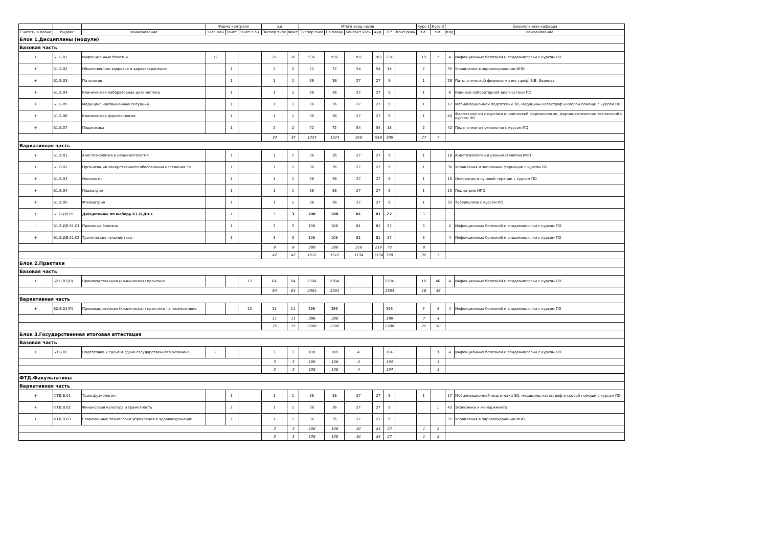| | | | Форма контроля | | | з.е. | | Итого акад.часов | | | | | | Курс 1 | Курс 2 | Закрепленная кафедра | |
| --- | --- | --- | --- | --- | --- | --- | --- | --- | --- | --- | --- | --- | --- | --- | --- | --- | --- |
| Считать в плане | Индекс | Наименование | Экза мен | Зачет | Зачет с оц. | Экспер тное | Факт | Экспер тное | По плану | Контакт часы | Ауд. | СР | Конт роль | з.е. | з.е. | Код | Наименование |
| Блок 1.Дисциплины (модули) | | | | | | | | | | | | | | | | | |
| Базовая часть | | | | | | | | | | | | | | | | | |
| + | Б1.Б.01 | Инфекционные болезни | 12 | | | 26 | 26 | 936 | 936 | 702 | 702 | 234 | | 19 | 7 | 4 | Инфекционных болезней и эпидемиологии с курсом ПО |
| + | Б1.Б.02 | Общественное здоровье и здравоохранение | | 1 | | 2 | 2 | 72 | 72 | 54 | 54 | 18 | | 2 | | 35 | Управления в здравоохранении ИПО |
| + | Б1.Б.03 | Патология | | 1 | | 1 | 1 | 36 | 36 | 27 | 27 | 9 | | 1 | | 29 | Патологической физиологии им. проф. В.В. Иванова |
| + | Б1.Б.04 | Клиническая лабораторная диагностика | | 1 | | 1 | 1 | 36 | 36 | 27 | 27 | 9 | | 1 | | 6 | Клинико-лабораторной диагностики ПО |
| + | Б1.Б.05 | Медицина чрезвычайных ситуаций | | 1 | | 1 | 1 | 36 | 36 | 27 | 27 | 9 | | 1 | | 17 | Мобилизационной подготовки ЗО, медицины катастроф и скорой помощи с курсом ПО |
| + | Б1.Б.06 | Клиническая фармакология | | 1 | | 1 | 1 | 36 | 36 | 27 | 27 | 9 | | 1 | | 40 | Фармакологии с курсами клинической фармакологии, фармацевтических технологий и курсом ПО |
| + | Б1.Б.07 | Педагогика | | 1 | | 2 | 2 | 72 | 72 | 54 | 54 | 18 | | 2 | | 42 | Педагогики и психологии с курсом ПО |
| | | | | | | 34 | 34 | 1224 | 1224 | 918 | 918 | 306 | | 27 | 7 | | |
| Вариативная часть | | | | | | | | | | | | | | | | | |
| + | Б1.В.01 | Анестезиология и реаниматология | | 1 | | 1 | 1 | 36 | 36 | 27 | 27 | 9 | | 1 | | 18 | Анестезиологии и реаниматологии ИПО |
| + | Б1.В.02 | Организация лекарственного обеспечения населения РФ | | 1 | | 1 | 1 | 36 | 36 | 27 | 27 | 9 | | 1 | | 36 | Управления и экономики фармации с курсом ПО |
| + | Б1.В.03 | Онкология | | 1 | | 1 | 1 | 36 | 36 | 27 | 27 | 9 | | 1 | | 10 | Онкологии и лучевой терапии с курсом ПО |
| + | Б1.В.04 | Педиатрия | | 1 | | 1 | 1 | 36 | 36 | 27 | 27 | 9 | | 1 | | 15 | Педиатрии ИПО |
| + | Б1.В.05 | Фтизиатрия | | 1 | | 1 | 1 | 36 | 36 | 27 | 27 | 9 | | 1 | | 33 | Туберкулеза с курсом ПО |
| + | Б1.В.ДВ.01 | Дисциплины по выбору Б1.В.ДВ.1 | | 1 | | 3 | 3 | 108 | 108 | 81 | 81 | 27 | | 3 | | | |
| - | Б1.В.ДВ.01.01 | Прионные болезни | | 1 | | 3 | 3 | 108 | 108 | 81 | 81 | 27 | | 3 | | 4 | Инфекционных болезней и эпидемиологии с курсом ПО |
| + | Б1.В.ДВ.01.02 | Тропические гельминтозы | | 1 | | 3 | 3 | 108 | 108 | 81 | 81 | 27 | | 3 | | 4 | Инфекционных болезней и эпидемиологии с курсом ПО |
| | | | | | | 8 | 8 | 288 | 288 | 216 | 216 | 72 | | 8 | | | |
| | | | | | | 42 | 42 | 1512 | 1512 | 1134 | 1134 | 378 | | 35 | 7 | | |
| Блок 2.Практики | | | | | | | | | | | | | | | | | |
| Базовая часть | | | | | | | | | | | | | | | | | |
| + | Б2.Б.01(П) | Производственная (клиническая) практика | | | 12 | 64 | 64 | 2304 | 2304 | | | 2304 | | 18 | 46 | 4 | Инфекционных болезней и эпидемиологии с курсом ПО |
| | | | | | | 64 | 64 | 2304 | 2304 | | | 2304 | | 18 | 46 | | |
| Вариативная часть | | | | | | | | | | | | | | | | | |
| + | Б2.В.01(П) | Производственная (клиническая) практика - в поликлинике | | | 12 | 11 | 11 | 396 | 396 | | | 396 | | 7 | 4 | 4 | Инфекционных болезней и эпидемиологии с курсом ПО |
| | | | | | | 11 | 11 | 396 | 396 | | | 396 | | 7 | 4 | | |
| | | | | | | 75 | 75 | 2700 | 2700 | | | 2700 | | 25 | 50 | | |
| Блок 3.Государственная итоговая аттестация | | | | | | | | | | | | | | | | | |
| Базовая часть | | | | | | | | | | | | | | | | | |
| + | Б3.Б.01 | Подготовка к сдаче и сдача государственного экзамена | 2 | | | 3 | 3 | 108 | 108 | 4 | | 104 | | | 3 | 4 | Инфекционных болезней и эпидемиологии с курсом ПО |
| | | | | | | 3 | 3 | 108 | 108 | 4 | | 104 | | | 3 | | |
| | | | | | | 3 | 3 | 108 | 108 | 4 | | 104 | | | 3 | | |
| ФТД.Факультативы | | | | | | | | | | | | | | | | | |
| Вариативная часть | | | | | | | | | | | | | | | | | |
| + | ФТД.В.01 | Трансфузиология | | 1 | | 1 | 1 | 36 | 36 | 27 | 27 | 9 | | 1 | | 17 | Мобилизационной подготовки ЗО, медицины катастроф и скорой помощи с курсом ПО |
| + | ФТД.В.02 | Финансовая культура и грамотность | | 2 | | 1 | 1 | 36 | 36 | 27 | 27 | 9 | | | 1 | 43 | Экономики и менеджмента |
| + | ФТД.В.03 | Современные технологии управления в здравоохранении | | 2 | | 1 | 1 | 36 | 36 | 27 | 27 | 9 | | | 1 | 35 | Управления в здравоохранении ИПО |
| | | | | | | 3 | 3 | 108 | 108 | 81 | 81 | 27 | | 1 | 2 | | |
| | | | | | | 3 | 3 | 108 | 108 | 81 | 81 | 27 | | 1 | 2 | | |